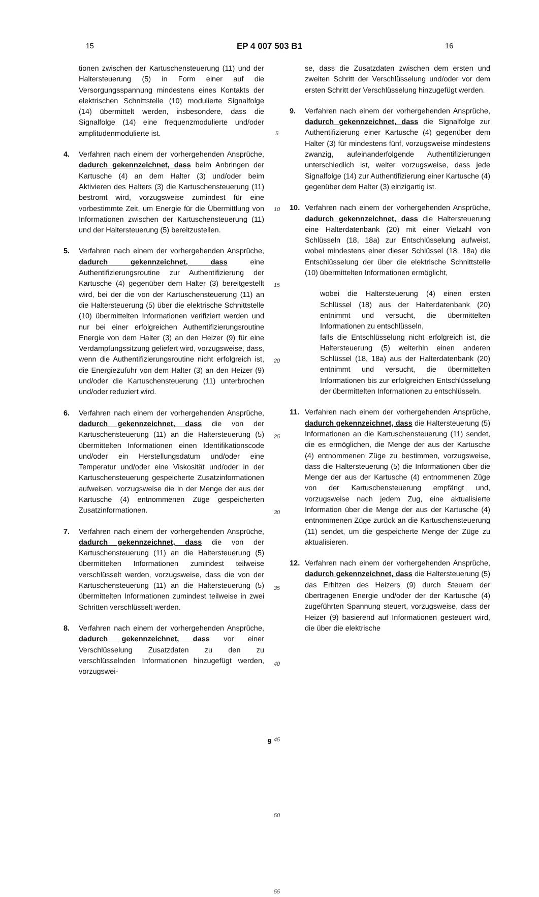15
EP 4 007 503 B1
16
tionen zwischen der Kartuschensteuerung (11) und der Haltersteuerung (5) in Form einer auf die Versorgungsspannung mindestens eines Kontakts der elektrischen Schnittstelle (10) modulierte Signalfolge (14) übermittelt werden, insbesondere, dass die Signalfolge (14) eine frequenzmodulierte und/oder amplitudenmodulierte ist.
4. Verfahren nach einem der vorhergehenden Ansprüche, dadurch gekennzeichnet, dass beim Anbringen der Kartusche (4) an dem Halter (3) und/oder beim Aktivieren des Halters (3) die Kartuschensteuerung (11) bestromt wird, vorzugsweise zumindest für eine vorbestimmte Zeit, um Energie für die Übermittlung von Informationen zwischen der Kartuschensteuerung (11) und der Haltersteuerung (5) bereitzustellen.
5. Verfahren nach einem der vorhergehenden Ansprüche, dadurch gekennzeichnet, dass eine Authentifizierungsroutine zur Authentifizierung der Kartusche (4) gegenüber dem Halter (3) bereitgestellt wird, bei der die von der Kartuschensteuerung (11) an die Haltersteuerung (5) über die elektrische Schnittstelle (10) übermittelten Informationen verifiziert werden und nur bei einer erfolgreichen Authentifizierungsroutine Energie von dem Halter (3) an den Heizer (9) für eine Verdampfungssitzung geliefert wird, vorzugsweise, dass, wenn die Authentifizierungsroutine nicht erfolgreich ist, die Energiezufuhr von dem Halter (3) an den Heizer (9) und/oder die Kartuschensteuerung (11) unterbrochen und/oder reduziert wird.
6. Verfahren nach einem der vorhergehenden Ansprüche, dadurch gekennzeichnet, dass die von der Kartuschensteuerung (11) an die Haltersteuerung (5) übermittelten Informationen einen Identifikationscode und/oder ein Herstellungsdatum und/oder eine Temperatur und/oder eine Viskosität und/oder in der Kartuschensteuerung gespeicherte Zusatzinformationen aufweisen, vorzugsweise die in der Menge der aus der Kartusche (4) entnommenen Züge gespeicherten Zusatzinformationen.
7. Verfahren nach einem der vorhergehenden Ansprüche, dadurch gekennzeichnet, dass die von der Kartuschensteuerung (11) an die Haltersteuerung (5) übermittelten Informationen zumindest teilweise verschlüsselt werden, vorzugsweise, dass die von der Kartuschensteuerung (11) an die Haltersteuerung (5) übermittelten Informationen zumindest teilweise in zwei Schritten verschlüsselt werden.
8. Verfahren nach einem der vorhergehenden Ansprüche, dadurch gekennzeichnet, dass vor einer Verschlüsselung Zusatzdaten zu den zu verschlüsselnden Informationen hinzugefügt werden, vorzugswei-
5
10
15
20
25
30
35
40
45
50
55
se, dass die Zusatzdaten zwischen dem ersten und zweiten Schritt der Verschlüsselung und/oder vor dem ersten Schritt der Verschlüsselung hinzugefügt werden.
9. Verfahren nach einem der vorhergehenden Ansprüche, dadurch gekennzeichnet, dass die Signalfolge zur Authentifizierung einer Kartusche (4) gegenüber dem Halter (3) für mindestens fünf, vorzugsweise mindestens zwanzig, aufeinanderfolgende Authentifizierungen unterschiedlich ist, weiter vorzugsweise, dass jede Signalfolge (14) zur Authentifizierung einer Kartusche (4) gegenüber dem Halter (3) einzigartig ist.
10. Verfahren nach einem der vorhergehenden Ansprüche, dadurch gekennzeichnet, dass die Haltersteuerung eine Halterdatenbank (20) mit einer Vielzahl von Schlüsseln (18, 18a) zur Entschlüsselung aufweist, wobei mindestens einer dieser Schlüssel (18, 18a) die Entschlüsselung der über die elektrische Schnittstelle (10) übermittelten Informationen ermöglicht,
wobei die Haltersteuerung (4) einen ersten Schlüssel (18) aus der Halterdatenbank (20) entnimmt und versucht, die übermittelten Informationen zu entschlüsseln,
falls die Entschlüsselung nicht erfolgreich ist, die Haltersteuerung (5) weiterhin einen anderen Schlüssel (18, 18a) aus der Halterdatenbank (20) entnimmt und versucht, die übermittelten Informationen bis zur erfolgreichen Entschlüsselung der übermittelten Informationen zu entschlüsseln.
11. Verfahren nach einem der vorhergehenden Ansprüche, dadurch gekennzeichnet, dass die Haltersteuerung (5) Informationen an die Kartuschensteuerung (11) sendet, die es ermöglichen, die Menge der aus der Kartusche (4) entnommenen Züge zu bestimmen, vorzugsweise, dass die Haltersteuerung (5) die Informationen über die Menge der aus der Kartusche (4) entnommenen Züge von der Kartuschensteuerung empfängt und, vorzugsweise nach jedem Zug, eine aktualisierte Information über die Menge der aus der Kartusche (4) entnommenen Züge zurück an die Kartuschensteuerung (11) sendet, um die gespeicherte Menge der Züge zu aktualisieren.
12. Verfahren nach einem der vorhergehenden Ansprüche, dadurch gekennzeichnet, dass die Haltersteuerung (5) das Erhitzen des Heizers (9) durch Steuern der übertragenen Energie und/oder der der Kartusche (4) zugeführten Spannung steuert, vorzugsweise, dass der Heizer (9) basierend auf Informationen gesteuert wird, die über die elektrische
9